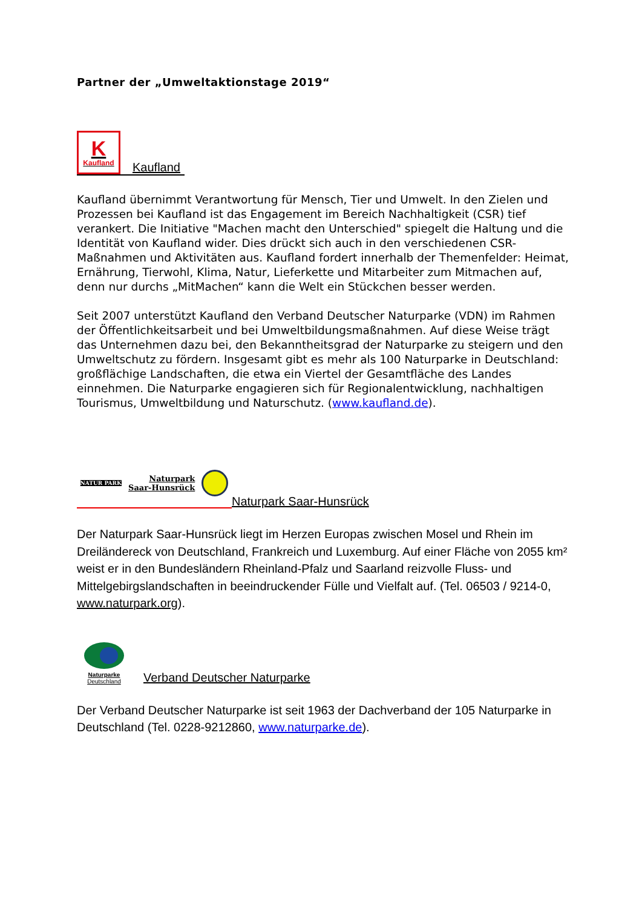Partner der „Umweltaktionstage 2019“
K
Kaufland
Kaufland
Kaufland übernimmt Verantwortung für Mensch, Tier und Umwelt. In den Zielen und Prozessen bei Kaufland ist das Engagement im Bereich Nachhaltigkeit (CSR) tief verankert. Die Initiative "Machen macht den Unterschied" spiegelt die Haltung und die Identität von Kaufland wider. Dies drückt sich auch in den verschiedenen CSR-Maßnahmen und Aktivitäten aus. Kaufland fordert innerhalb der Themenfelder: Heimat, Ernährung, Tierwohl, Klima, Natur, Lieferkette und Mitarbeiter zum Mitmachen auf, denn nur durchs „MitMachen“ kann die Welt ein Stückchen besser werden.
Seit 2007 unterstützt Kaufland den Verband Deutscher Naturparke (VDN) im Rahmen der Öffentlichkeitsarbeit und bei Umweltbildungsmaßnahmen. Auf diese Weise trägt das Unternehmen dazu bei, den Bekanntheitsgrad der Naturparke zu steigern und den Umweltschutz zu fördern. Insgesamt gibt es mehr als 100 Naturparke in Deutschland: großflächige Landschaften, die etwa ein Viertel der Gesamtfläche des Landes einnehmen. Die Naturparke engagieren sich für Regionalentwicklung, nachhaltigen Tourismus, Umweltbildung und Naturschutz. (www.kaufland.de).
NATUR PARK Naturpark
Saar-Hunsrück
Naturpark Saar-Hunsrück
Der Naturpark Saar-Hunsrück liegt im Herzen Europas zwischen Mosel und Rhein im Dreiländereck von Deutschland, Frankreich und Luxemburg. Auf einer Fläche von 2055 km² weist er in den Bundesländern Rheinland-Pfalz und Saarland reizvolle Fluss- und Mittelgebirgslandschaften in beeindruckender Fülle und Vielfalt auf. (Tel. 06503 / 9214-0, www.naturpark.org).
Naturparke
Deutschland
Verband Deutscher Naturparke
Der Verband Deutscher Naturparke ist seit 1963 der Dachverband der 105 Naturparke in Deutschland (Tel. 0228-9212860, www.naturparke.de).